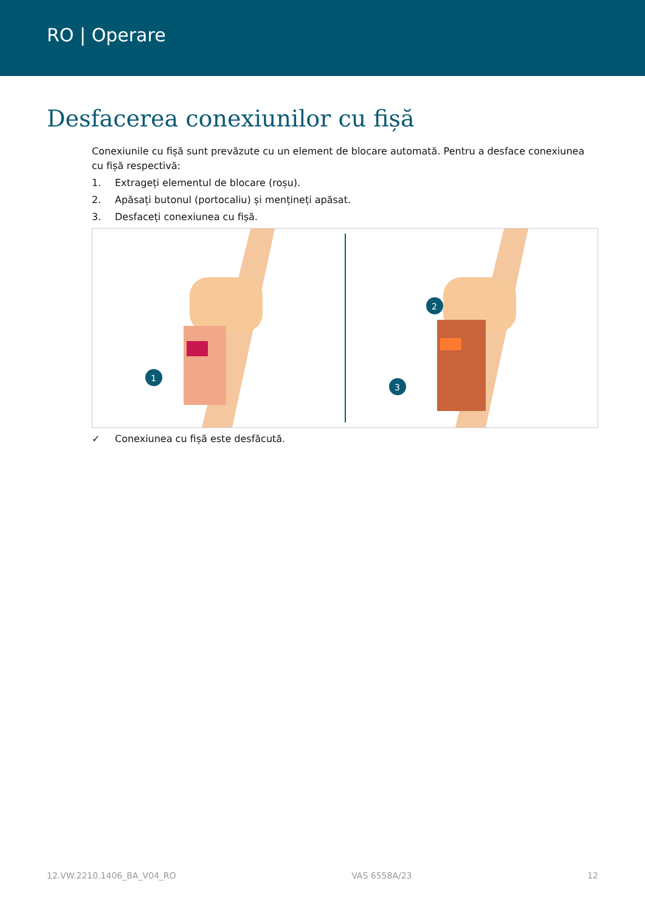RO | Operare
Desfacerea conexiunilor cu fișă
Conexiunile cu fișă sunt prevăzute cu un element de blocare automată. Pentru a desface conexiunea cu fișă respectivă:
1. Extrageți elementul de blocare (roșu).
2. Apăsați butonul (portocaliu) și mențineți apăsat.
3. Desfaceți conexiunea cu fișă.
1
2
3
✓ Conexiunea cu fișă este desfăcută.
12.VW.2210.1406_BA_V04_RO VAS 6558A/23 12